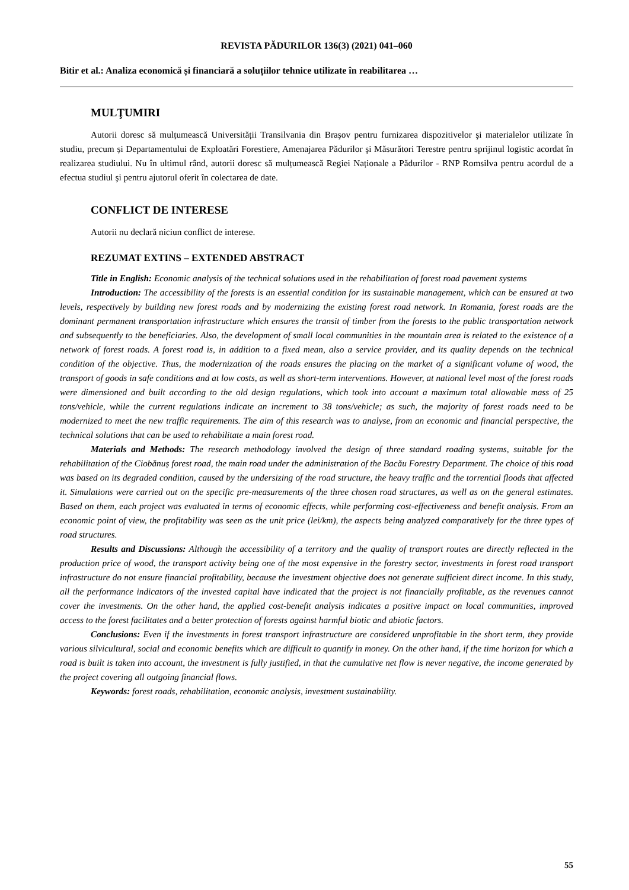REVISTA PĂDURILOR 136(3) (2021) 041–060
Bitir et al.: Analiza economică și financiară a soluțiilor tehnice utilizate în reabilitarea …
MULŢUMIRI
Autorii doresc să mulțumească Universității Transilvania din Braşov pentru furnizarea dispozitivelor şi materialelor utilizate în studiu, precum și Departamentului de Exploatări Forestiere, Amenajarea Pădurilor şi Măsurători Terestre pentru sprijinul logistic acordat în realizarea studiului. Nu în ultimul rând, autorii doresc să mulțumească Regiei Naționale a Pădurilor - RNP Romsilva pentru acordul de a efectua studiul şi pentru ajutorul oferit în colectarea de date.
CONFLICT DE INTERESE
Autorii nu declară niciun conflict de interese.
REZUMAT EXTINS – EXTENDED ABSTRACT
Title in English: Economic analysis of the technical solutions used in the rehabilitation of forest road pavement systems
Introduction: The accessibility of the forests is an essential condition for its sustainable management, which can be ensured at two levels, respectively by building new forest roads and by modernizing the existing forest road network. In Romania, forest roads are the dominant permanent transportation infrastructure which ensures the transit of timber from the forests to the public transportation network and subsequently to the beneficiaries. Also, the development of small local communities in the mountain area is related to the existence of a network of forest roads. A forest road is, in addition to a fixed mean, also a service provider, and its quality depends on the technical condition of the objective. Thus, the modernization of the roads ensures the placing on the market of a significant volume of wood, the transport of goods in safe conditions and at low costs, as well as short-term interventions. However, at national level most of the forest roads were dimensioned and built according to the old design regulations, which took into account a maximum total allowable mass of 25 tons/vehicle, while the current regulations indicate an increment to 38 tons/vehicle; as such, the majority of forest roads need to be modernized to meet the new traffic requirements. The aim of this research was to analyse, from an economic and financial perspective, the technical solutions that can be used to rehabilitate a main forest road.
Materials and Methods: The research methodology involved the design of three standard roading systems, suitable for the rehabilitation of the Ciobănuș forest road, the main road under the administration of the Bacău Forestry Department. The choice of this road was based on its degraded condition, caused by the undersizing of the road structure, the heavy traffic and the torrential floods that affected it. Simulations were carried out on the specific pre-measurements of the three chosen road structures, as well as on the general estimates. Based on them, each project was evaluated in terms of economic effects, while performing cost-effectiveness and benefit analysis. From an economic point of view, the profitability was seen as the unit price (lei/km), the aspects being analyzed comparatively for the three types of road structures.
Results and Discussions: Although the accessibility of a territory and the quality of transport routes are directly reflected in the production price of wood, the transport activity being one of the most expensive in the forestry sector, investments in forest road transport infrastructure do not ensure financial profitability, because the investment objective does not generate sufficient direct income. In this study, all the performance indicators of the invested capital have indicated that the project is not financially profitable, as the revenues cannot cover the investments. On the other hand, the applied cost-benefit analysis indicates a positive impact on local communities, improved access to the forest facilitates and a better protection of forests against harmful biotic and abiotic factors.
Conclusions: Even if the investments in forest transport infrastructure are considered unprofitable in the short term, they provide various silvicultural, social and economic benefits which are difficult to quantify in money. On the other hand, if the time horizon for which a road is built is taken into account, the investment is fully justified, in that the cumulative net flow is never negative, the income generated by the project covering all outgoing financial flows.
Keywords: forest roads, rehabilitation, economic analysis, investment sustainability.
55